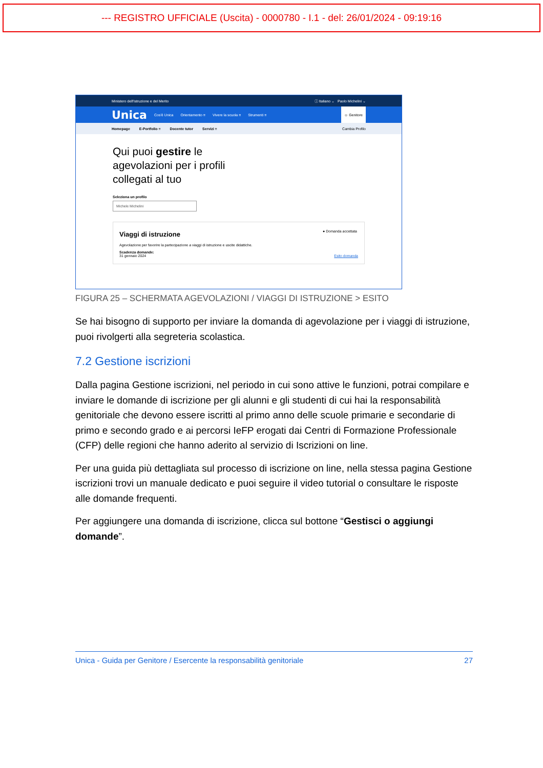--- REGISTRO UFFICIALE (Uscita) - 0000780 - I.1 - del: 26/01/2024 - 09:19:16
Ministero dell'Istruzione e del Merito ⓘ Italiano ⌄ Paolo Michelini ⌄
Unica Cos'è Unica Orientamento ≡ Vivere la scuola ≡ Strumenti ≡ ☺ Genitore
Homepage E-Portfolio ≡ Docente tutor Servizi ≡ Cambia Profilo
Qui puoi gestire le
agevolazioni per i profili
collegati al tuo
Seleziona un profilo
Michele Michelini
● Domanda accettata
Viaggi di istruzione
Agevolazione per favorire la partecipazione a viaggi di istruzione e uscite didattiche.
Scadenza domande:
31 gennaio 2024 Esito domanda
FIGURA 25 – SCHERMATA AGEVOLAZIONI / VIAGGI DI ISTRUZIONE > ESITO
Se hai bisogno di supporto per inviare la domanda di agevolazione per i viaggi di istruzione, puoi rivolgerti alla segreteria scolastica.
7.2 Gestione iscrizioni
Dalla pagina Gestione iscrizioni, nel periodo in cui sono attive le funzioni, potrai compilare e inviare le domande di iscrizione per gli alunni e gli studenti di cui hai la responsabilità genitoriale che devono essere iscritti al primo anno delle scuole primarie e secondarie di primo e secondo grado e ai percorsi IeFP erogati dai Centri di Formazione Professionale (CFP) delle regioni che hanno aderito al servizio di Iscrizioni on line.
Per una guida più dettagliata sul processo di iscrizione on line, nella stessa pagina Gestione iscrizioni trovi un manuale dedicato e puoi seguire il video tutorial o consultare le risposte alle domande frequenti.
Per aggiungere una domanda di iscrizione, clicca sul bottone “Gestisci o aggiungi domande”.
Unica - Guida per Genitore / Esercente la responsabilità genitoriale 27